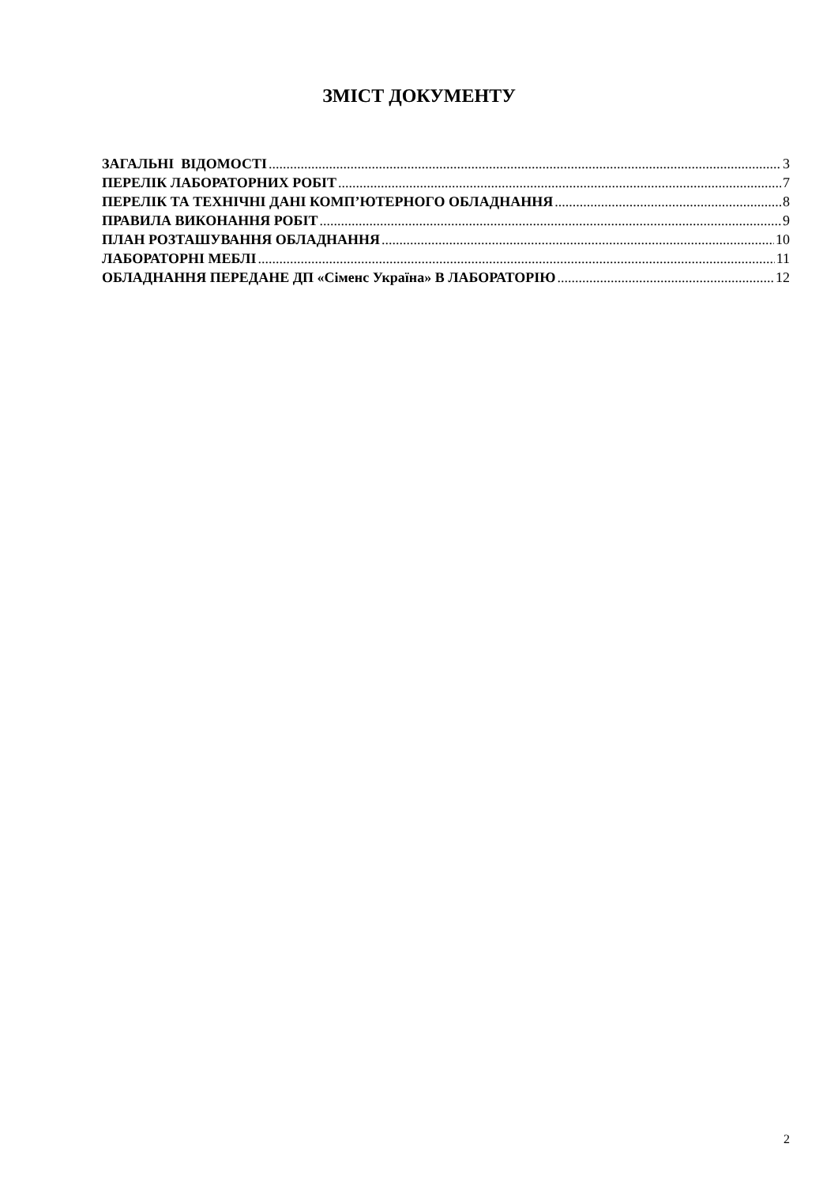ЗМІСТ ДОКУМЕНТУ
ЗАГАЛЬНІ ВІДОМОСТІ 3
ПЕРЕЛІК ЛАБОРАТОРНИХ РОБІТ 7
ПЕРЕЛІК ТА ТЕХНІЧНІ ДАНІ КОМП’ЮТЕРНОГО ОБЛАДНАННЯ 8
ПРАВИЛА ВИКОНАННЯ РОБІТ 9
ПЛАН РОЗТАШУВАННЯ ОБЛАДНАННЯ 10
ЛАБОРАТОРНІ МЕБЛІ 11
ОБЛАДНАННЯ ПЕРЕДАНЕ ДП «Сіменс Україна» В ЛАБОРАТОРІЮ 12
2